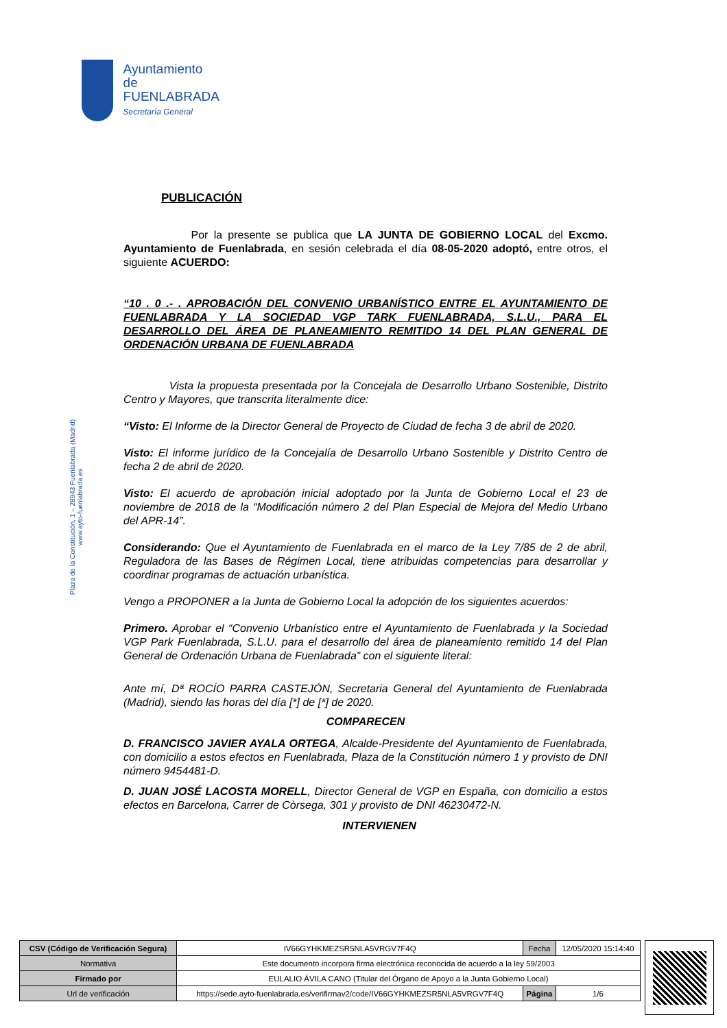Ayuntamiento de
FUENLABRADA
Secretaría General
Plaza de la Constitución, 1 – 28943 Fuenlabrada (Madrid)
www.ayto-fuenlabrada.es
PUBLICACIÓN
Por la presente se publica que LA JUNTA DE GOBIERNO LOCAL del Excmo. Ayuntamiento de Fuenlabrada, en sesión celebrada el día 08-05-2020 adoptó, entre otros, el siguiente ACUERDO:
“10 . 0 .- . APROBACIÓN DEL CONVENIO URBANÍSTICO ENTRE EL AYUNTAMIENTO DE FUENLABRADA Y LA SOCIEDAD VGP TARK FUENLABRADA, S.L.U., PARA EL DESARROLLO DEL ÁREA DE PLANEAMIENTO REMITIDO 14 DEL PLAN GENERAL DE ORDENACIÓN URBANA DE FUENLABRADA
Vista la propuesta presentada por la Concejala de Desarrollo Urbano Sostenible, Distrito Centro y Mayores, que transcrita literalmente dice:
“Visto: El Informe de la Director General de Proyecto de Ciudad de fecha 3 de abril de 2020.
Visto: El informe jurídico de la Concejalía de Desarrollo Urbano Sostenible y Distrito Centro de fecha 2 de abril de 2020.
Visto: El acuerdo de aprobación inicial adoptado por la Junta de Gobierno Local el 23 de noviembre de 2018 de la “Modificación número 2 del Plan Especial de Mejora del Medio Urbano del APR-14”.
Considerando: Que el Ayuntamiento de Fuenlabrada en el marco de la Ley 7/85 de 2 de abril, Reguladora de las Bases de Régimen Local, tiene atribuidas competencias para desarrollar y coordinar programas de actuación urbanística.
Vengo a PROPONER a la Junta de Gobierno Local la adopción de los siguientes acuerdos:
Primero. Aprobar el “Convenio Urbanístico entre el Ayuntamiento de Fuenlabrada y la Sociedad VGP Park Fuenlabrada, S.L.U. para el desarrollo del área de planeamiento remitido 14 del Plan General de Ordenación Urbana de Fuenlabrada” con el siguiente literal:
Ante mí, Dª ROCÍO PARRA CASTEJÓN, Secretaria General del Ayuntamiento de Fuenlabrada (Madrid), siendo las horas del día [*] de [*] de 2020.
COMPARECEN
D. FRANCISCO JAVIER AYALA ORTEGA, Alcalde-Presidente del Ayuntamiento de Fuenlabrada, con domicilio a estos efectos en Fuenlabrada, Plaza de la Constitución número 1 y provisto de DNI número 9454481-D.
D. JUAN JOSÉ LACOSTA MORELL, Director General de VGP en España, con domicilio a estos efectos en Barcelona, Carrer de Còrsega, 301 y provisto de DNI 46230472-N.
INTERVIENEN
| CSV (Código de Verificación Segura) | IV66GYHKMEZSR5NLA5VRGV7F4Q | Fecha | 12/05/2020 15:14:40 |
| Normativa | Este documento incorpora firma electrónica reconocida de acuerdo a la ley 59/2003 | | |
| Firmado por | EULALIO ÁVILA CANO (Titular del Órgano de Apoyo a la Junta Gobierno Local) | | |
| Url de verificación | https://sede.ayto-fuenlabrada.es/verifirmav2/code/IV66GYHKMEZSR5NLA5VRGV7F4Q | Página | 1/6 |